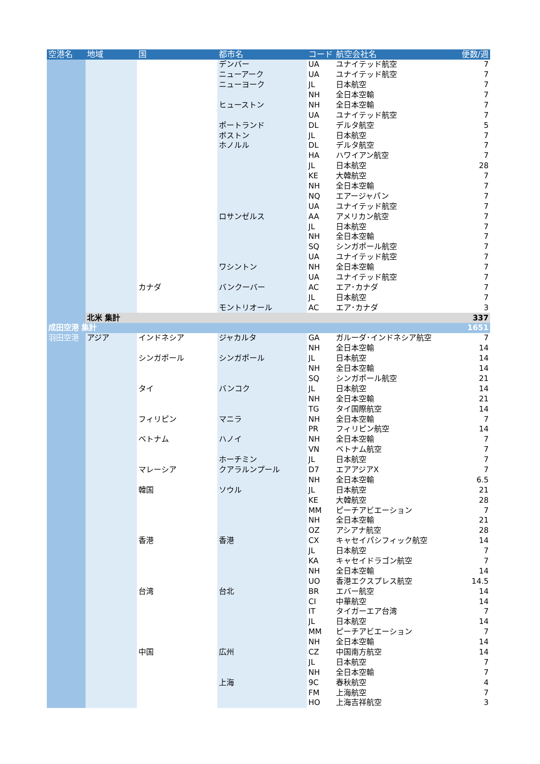| 空港名 | 地域 | 国 | 都市名 | コード | 航空会社名 | 便数/週 |
| --- | --- | --- | --- | --- | --- | --- |
| | | | デンバー | UA | ユナイテッド航空 | 7 |
| | | | ニューアーク | UA | ユナイテッド航空 | 7 |
| | | | ニューヨーク | JL | 日本航空 | 7 |
| | | | | NH | 全日本空輸 | 7 |
| | | | ヒューストン | NH | 全日本空輸 | 7 |
| | | | | UA | ユナイテッド航空 | 7 |
| | | | ポートランド | DL | デルタ航空 | 5 |
| | | | ボストン | JL | 日本航空 | 7 |
| | | | ホノルル | DL | デルタ航空 | 7 |
| | | | | HA | ハワイアン航空 | 7 |
| | | | | JL | 日本航空 | 28 |
| | | | | KE | 大韓航空 | 7 |
| | | | | NH | 全日本空輸 | 7 |
| | | | | NQ | エアージャパン | 7 |
| | | | | UA | ユナイテッド航空 | 7 |
| | | | ロサンゼルス | AA | アメリカン航空 | 7 |
| | | | | JL | 日本航空 | 7 |
| | | | | NH | 全日本空輸 | 7 |
| | | | | SQ | シンガポール航空 | 7 |
| | | | | UA | ユナイテッド航空 | 7 |
| | | | ワシントン | NH | 全日本空輸 | 7 |
| | | | | UA | ユナイテッド航空 | 7 |
| | | カナダ | バンクーバー | AC | エア･カナダ | 7 |
| | | | | JL | 日本航空 | 7 |
| | | | モントリオール | AC | エア･カナダ | 3 |
| | 北米 集計 | | | | | 337 |
| 成田空港 集計 | | | | | | 1651 |
| 羽田空港 | アジア | インドネシア | ジャカルタ | GA | ガルーダ･インドネシア航空 | 7 |
| | | | | NH | 全日本空輸 | 14 |
| | | シンガポール | シンガポール | JL | 日本航空 | 14 |
| | | | | NH | 全日本空輸 | 14 |
| | | | | SQ | シンガポール航空 | 21 |
| | | タイ | バンコク | JL | 日本航空 | 14 |
| | | | | NH | 全日本空輸 | 21 |
| | | | | TG | タイ国際航空 | 14 |
| | | フィリピン | マニラ | NH | 全日本空輸 | 7 |
| | | | | PR | フィリピン航空 | 14 |
| | | ベトナム | ハノイ | NH | 全日本空輸 | 7 |
| | | | | VN | ベトナム航空 | 7 |
| | | | ホーチミン | JL | 日本航空 | 7 |
| | | マレーシア | クアラルンプール | D7 | エアアジアX | 7 |
| | | | | NH | 全日本空輸 | 6.5 |
| | | 韓国 | ソウル | JL | 日本航空 | 21 |
| | | | | KE | 大韓航空 | 28 |
| | | | | MM | ピーチアビエーション | 7 |
| | | | | NH | 全日本空輸 | 21 |
| | | | | OZ | アシアナ航空 | 28 |
| | | 香港 | 香港 | CX | キャセイパシフィック航空 | 14 |
| | | | | JL | 日本航空 | 7 |
| | | | | KA | キャセイドラゴン航空 | 7 |
| | | | | NH | 全日本空輸 | 14 |
| | | | | UO | 香港エクスプレス航空 | 14.5 |
| | | 台湾 | 台北 | BR | エバー航空 | 14 |
| | | | | CI | 中華航空 | 14 |
| | | | | IT | タイガーエア台湾 | 7 |
| | | | | JL | 日本航空 | 14 |
| | | | | MM | ピーチアビエーション | 7 |
| | | | | NH | 全日本空輸 | 14 |
| | | 中国 | 広州 | CZ | 中国南方航空 | 14 |
| | | | | JL | 日本航空 | 7 |
| | | | | NH | 全日本空輸 | 7 |
| | | | 上海 | 9C | 春秋航空 | 4 |
| | | | | FM | 上海航空 | 7 |
| | | | | HO | 上海吉祥航空 | 3 |